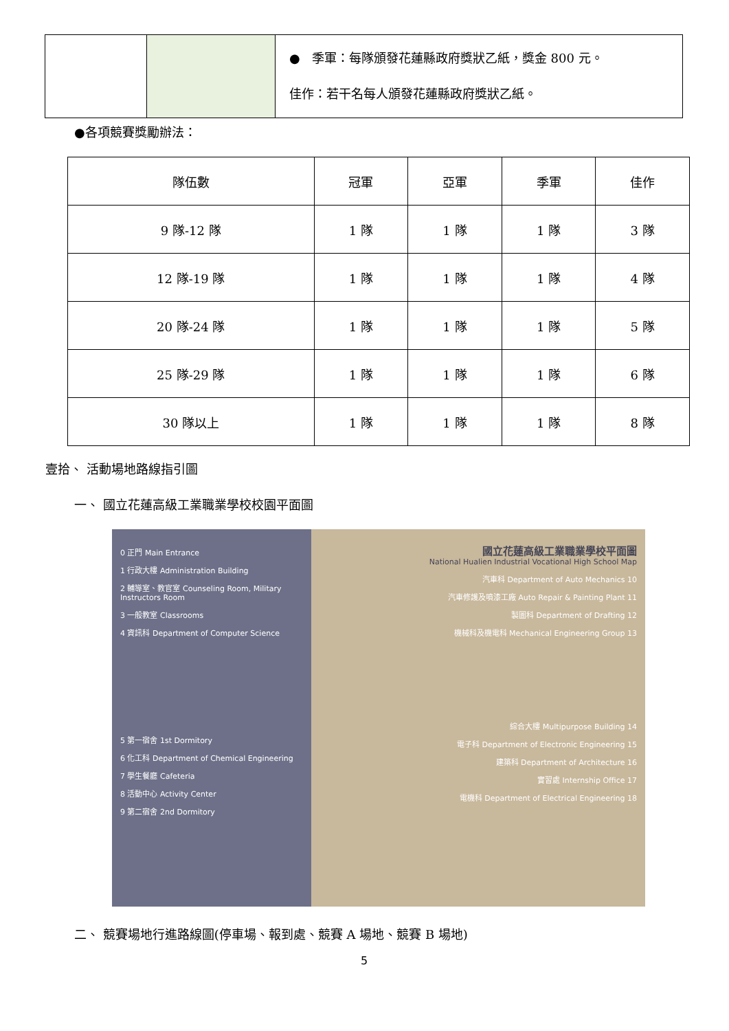| | | ● 季軍：每隊頒發花蓮縣政府獎狀乙紙，獎金 800 元。 佳作：若干名每人頒發花蓮縣政府獎狀乙紙。 |
●各項競賽獎勵辦法：
| 隊伍數 | 冠軍 | 亞軍 | 季軍 | 佳作 |
| --- | --- | --- | --- | --- |
| 9 隊-12 隊 | 1 隊 | 1 隊 | 1 隊 | 3 隊 |
| 12 隊-19 隊 | 1 隊 | 1 隊 | 1 隊 | 4 隊 |
| 20 隊-24 隊 | 1 隊 | 1 隊 | 1 隊 | 5 隊 |
| 25 隊-29 隊 | 1 隊 | 1 隊 | 1 隊 | 6 隊 |
| 30 隊以上 | 1 隊 | 1 隊 | 1 隊 | 8 隊 |
壹拾、 活動場地路線指引圖
一、 國立花蓮高級工業職業學校校園平面圖
0 正門 Main Entrance
1 行政大樓 Administration Building
2 輔導室、教官室 Counseling Room, Military Instructors Room
3 一般教室 Classrooms
4 資訊科 Department of Computer Science
5 第一宿舍 1st Dormitory
6 化工科 Department of Chemical Engineering
7 學生餐廳 Cafeteria
8 活動中心 Activity Center
9 第二宿舍 2nd Dormitory
國立花蓮高級工業職業學校平面圖
National Hualien Industrial Vocational High School Map
汽車科 Department of Auto Mechanics 10
汽車修護及噴漆工廠 Auto Repair & Painting Plant 11
製圖科 Department of Drafting 12
機械科及機電科 Mechanical Engineering Group 13
綜合大樓 Multipurpose Building 14
電子科 Department of Electronic Engineering 15
建築科 Department of Architecture 16
實習處 Internship Office 17
電機科 Department of Electrical Engineering 18
二、 競賽場地行進路線圖(停車場、報到處、競賽 A 場地、競賽 B 場地)
5